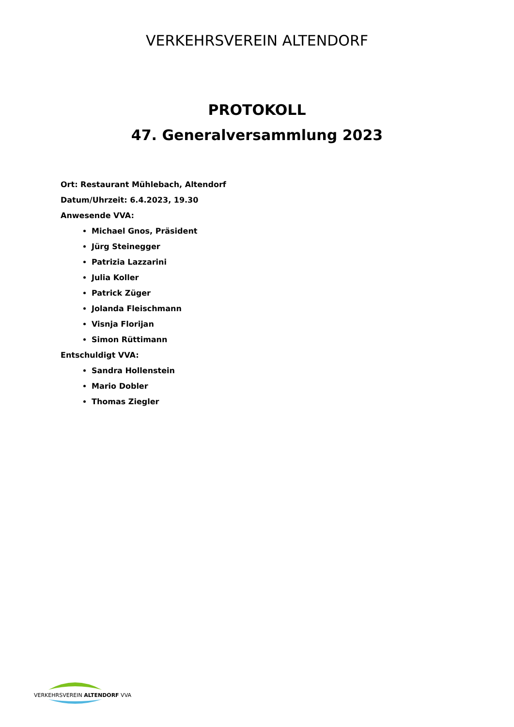VERKEHRSVEREIN ALTENDORF
PROTOKOLL
47. Generalversammlung 2023
Ort: Restaurant Mühlebach, Altendorf
Datum/Uhrzeit: 6.4.2023, 19.30
Anwesende VVA:
Michael Gnos, Präsident
Jürg Steinegger
Patrizia Lazzarini
Julia Koller
Patrick Züger
Jolanda Fleischmann
Visnja Florijan
Simon Rüttimann
Entschuldigt VVA:
Sandra Hollenstein
Mario Dobler
Thomas Ziegler
VERKEHRSVEREIN ALTENDORF VVA